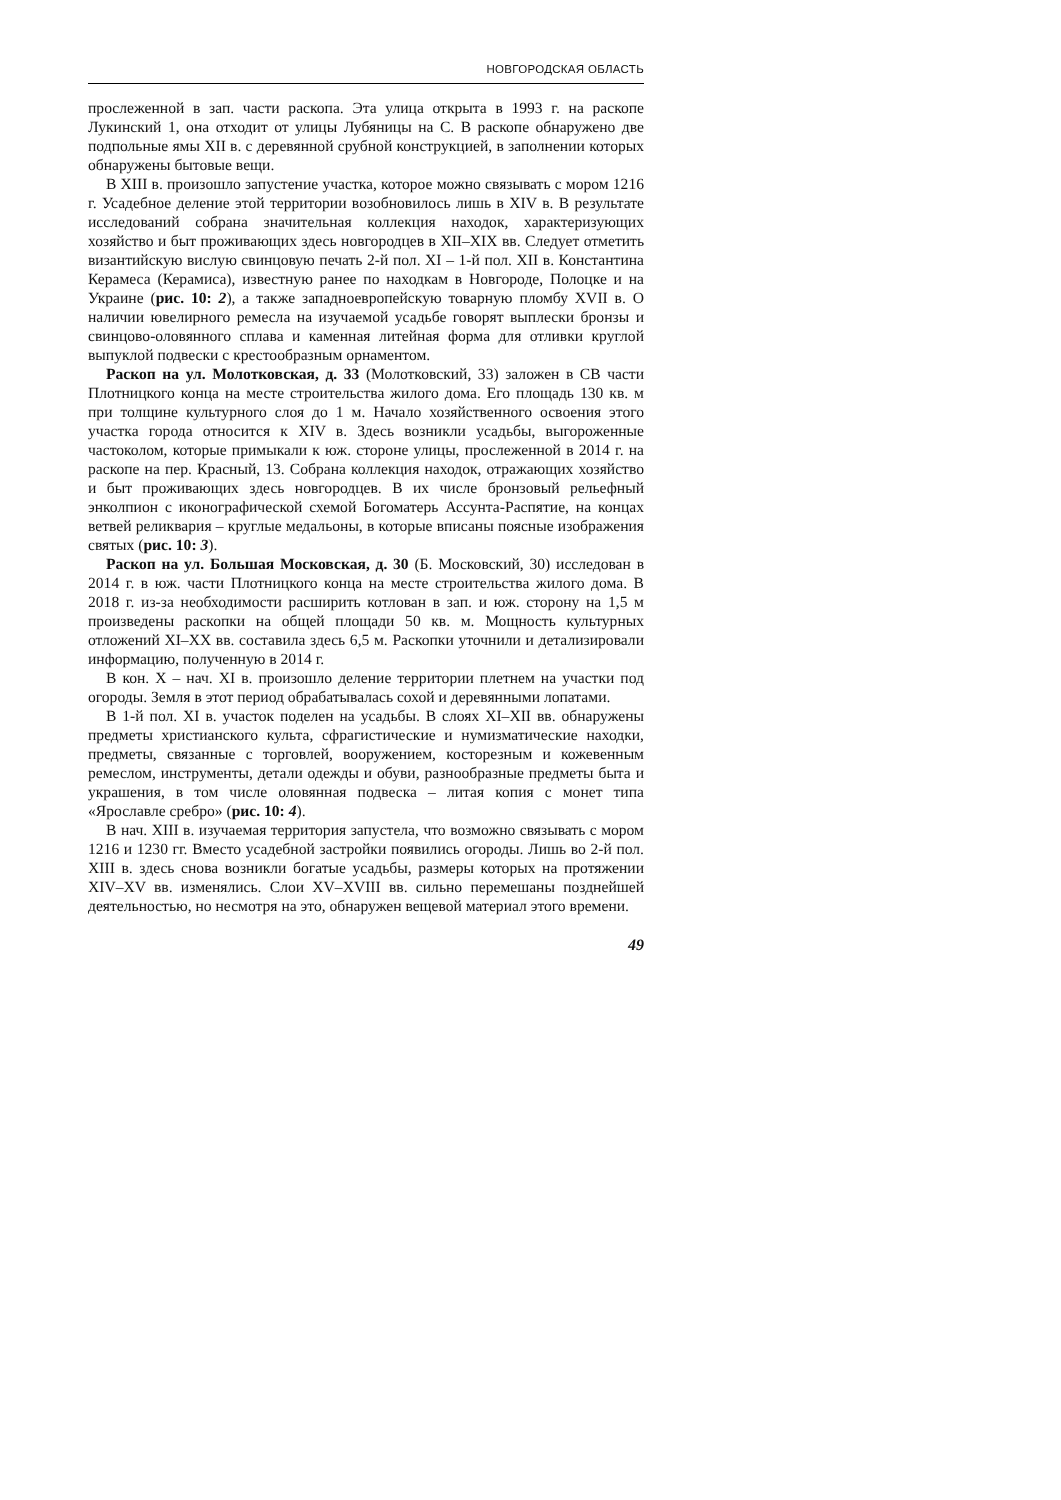НОВГОРОДСКАЯ ОБЛАСТЬ
прослеженной в зап. части раскопа. Эта улица открыта в 1993 г. на раскопе Лукинский 1, она отходит от улицы Лубяницы на С. В раскопе обнаружено две подпольные ямы XII в. с деревянной срубной конструкцией, в заполнении которых обнаружены бытовые вещи.
В XIII в. произошло запустение участка, которое можно связывать с мором 1216 г. Усадебное деление этой территории возобновилось лишь в XIV в. В результате исследований собрана значительная коллекция находок, характеризующих хозяйство и быт проживающих здесь новгородцев в XII–XIX вв. Следует отметить византийскую вислую свинцовую печать 2-й пол. XI – 1-й пол. XII в. Константина Керамеса (Керамиса), известную ранее по находкам в Новгороде, Полоцке и на Украине (рис. 10: 2), а также западноевропейскую товарную пломбу XVII в. О наличии ювелирного ремесла на изучаемой усадьбе говорят выплески бронзы и свинцово-оловянного сплава и каменная литейная форма для отливки круглой выпуклой подвески с крестообразным орнаментом.
Раскоп на ул. Молотковская, д. 33 (Молотковский, 33) заложен в СВ части Плотницкого конца на месте строительства жилого дома. Его площадь 130 кв. м при толщине культурного слоя до 1 м. Начало хозяйственного освоения этого участка города относится к XIV в. Здесь возникли усадьбы, выгороженные частоколом, которые примыкали к юж. стороне улицы, прослеженной в 2014 г. на раскопе на пер. Красный, 13. Собрана коллекция находок, отражающих хозяйство и быт проживающих здесь новгородцев. В их числе бронзовый рельефный энколпион с иконографической схемой Богоматерь Ассунта-Распятие, на концах ветвей реликвария – круглые медальоны, в которые вписаны поясные изображения святых (рис. 10: 3).
Раскоп на ул. Большая Московская, д. 30 (Б. Московский, 30) исследован в 2014 г. в юж. части Плотницкого конца на месте строительства жилого дома. В 2018 г. из-за необходимости расширить котлован в зап. и юж. сторону на 1,5 м произведены раскопки на общей площади 50 кв. м. Мощность культурных отложений XI–XX вв. составила здесь 6,5 м. Раскопки уточнили и детализировали информацию, полученную в 2014 г.
В кон. X – нач. XI в. произошло деление территории плетнем на участки под огороды. Земля в этот период обрабатывалась сохой и деревянными лопатами.
В 1-й пол. XI в. участок поделен на усадьбы. В слоях XI–XII вв. обнаружены предметы христианского культа, сфрагистические и нумизматические находки, предметы, связанные с торговлей, вооружением, косторезным и кожевенным ремеслом, инструменты, детали одежды и обуви, разнообразные предметы быта и украшения, в том числе оловянная подвеска – литая копия с монет типа «Ярославле сребро» (рис. 10: 4).
В нач. XIII в. изучаемая территория запустела, что возможно связывать с мором 1216 и 1230 гг. Вместо усадебной застройки появились огороды. Лишь во 2-й пол. XIII в. здесь снова возникли богатые усадьбы, размеры которых на протяжении XIV–XV вв. изменялись. Слои XV–XVIII вв. сильно перемешаны позднейшей деятельностью, но несмотря на это, обнаружен вещевой материал этого времени.
49